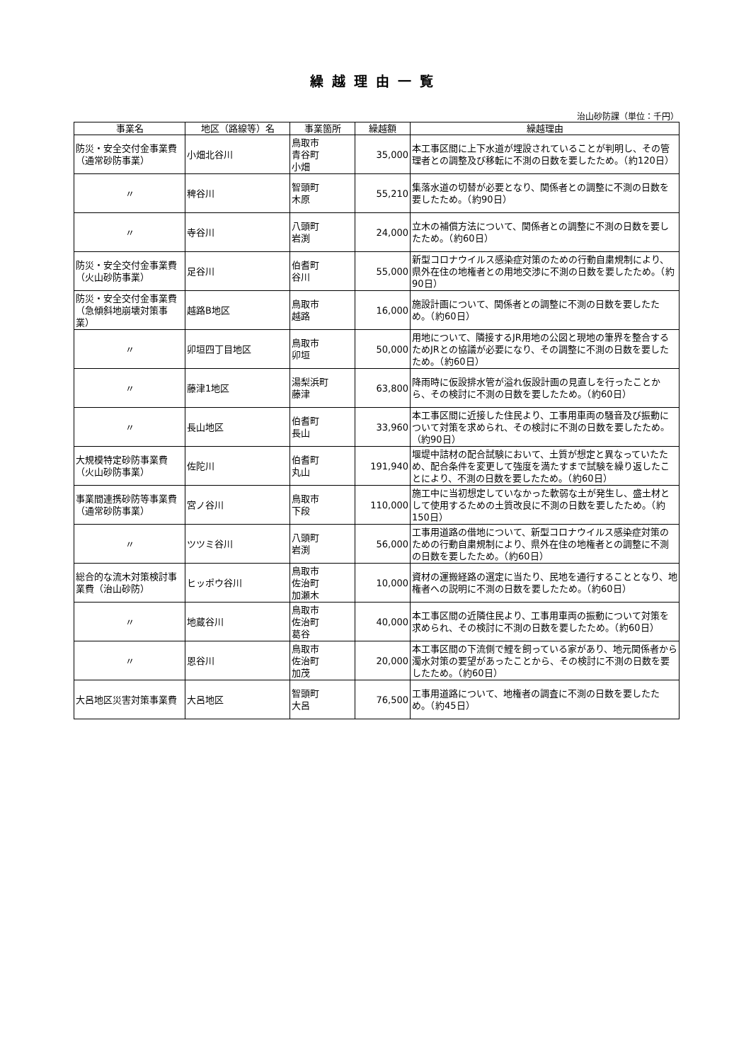繰越理由一覧
治山砂防課（単位：千円）
| 事業名 | 地区（路線等）名 | 事業箇所 | 繰越額 | 繰越理由 |
| --- | --- | --- | --- | --- |
| 防災・安全交付金事業費（通常砂防事業） | 小畑北谷川 | 鳥取市 青谷町 小畑 | 35,000 | 本工事区間に上下水道が埋設されていることが判明し、その管理者との調整及び移転に不測の日数を要したため。（約120日） |
| 〃 | 稗谷川 | 智頭町 木原 | 55,210 | 集落水道の切替が必要となり、関係者との調整に不測の日数を要したため。（約90日） |
| 〃 | 寺谷川 | 八頭町 岩渕 | 24,000 | 立木の補償方法について、関係者との調整に不測の日数を要したため。（約60日） |
| 防災・安全交付金事業費（火山砂防事業） | 足谷川 | 伯耆町 谷川 | 55,000 | 新型コロナウイルス感染症対策のための行動自粛規制により、県外在住の地権者との用地交渉に不測の日数を要したため。（約90日） |
| 防災・安全交付金事業費（急傾斜地崩壊対策事業） | 越路B地区 | 鳥取市 越路 | 16,000 | 施設計画について、関係者との調整に不測の日数を要したため。（約60日） |
| 〃 | 卯垣四丁目地区 | 鳥取市 卯垣 | 50,000 | 用地について、隣接するJR用地の公図と現地の筆界を整合するためJRとの協議が必要になり、その調整に不測の日数を要したため。（約60日） |
| 〃 | 藤津1地区 | 湯梨浜町 藤津 | 63,800 | 降雨時に仮設排水管が溢れ仮設計画の見直しを行ったことから、その検討に不測の日数を要したため。（約60日） |
| 〃 | 長山地区 | 伯耆町 長山 | 33,960 | 本工事区間に近接した住民より、工事用車両の騒音及び振動について対策を求められ、その検討に不測の日数を要したため。（約90日） |
| 大規模特定砂防事業費（火山砂防事業） | 佐陀川 | 伯耆町 丸山 | 191,940 | 堰堤中詰材の配合試験において、土質が想定と異なっていたため、配合条件を変更して強度を満たすまで試験を繰り返したことにより、不測の日数を要したため。（約60日） |
| 事業間連携砂防等事業費（通常砂防事業） | 宮ノ谷川 | 鳥取市 下段 | 110,000 | 施工中に当初想定していなかった軟弱な土が発生し、盛土材として使用するための土質改良に不測の日数を要したため。（約150日） |
| 〃 | ツツミ谷川 | 八頭町 岩渕 | 56,000 | 工事用道路の借地について、新型コロナウイルス感染症対策のための行動自粛規制により、県外在住の地権者との調整に不測の日数を要したため。（約60日） |
| 総合的な流木対策検討事業費（治山砂防） | ヒッポウ谷川 | 鳥取市 佐治町 加瀬木 | 10,000 | 資材の運搬経路の選定に当たり、民地を通行することとなり、地権者への説明に不測の日数を要したため。（約60日） |
| 〃 | 地蔵谷川 | 鳥取市 佐治町 葛谷 | 40,000 | 本工事区間の近隣住民より、工事用車両の振動について対策を求められ、その検討に不測の日数を要したため。（約60日） |
| 〃 | 恩谷川 | 鳥取市 佐治町 加茂 | 20,000 | 本工事区間の下流側で鯉を飼っている家があり、地元関係者から濁水対策の要望があったことから、その検討に不測の日数を要したため。（約60日） |
| 大呂地区災害対策事業費 | 大呂地区 | 智頭町 大呂 | 76,500 | 工事用道路について、地権者の調査に不測の日数を要したため。（約45日） |